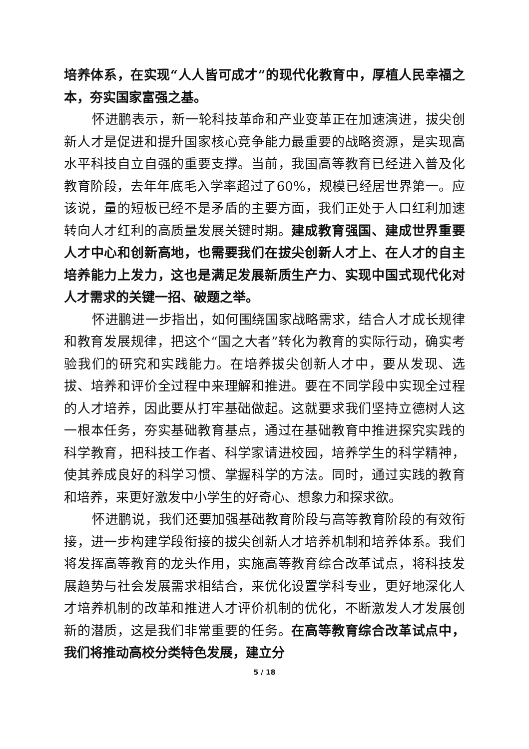培养体系，在实现“人人皆可成才”的现代化教育中，厚植人民幸福之本，夯实国家富强之基。
怀进鹏表示，新一轮科技革命和产业变革正在加速演进，拔尖创新人才是促进和提升国家核心竞争能力最重要的战略资源，是实现高水平科技自立自强的重要支撑。当前，我国高等教育已经进入普及化教育阶段，去年年底毛入学率超过了60%，规模已经居世界第一。应该说，量的短板已经不是矛盾的主要方面，我们正处于人口红利加速转向人才红利的高质量发展关键时期。建成教育强国、建成世界重要人才中心和创新高地，也需要我们在拔尖创新人才上、在人才的自主培养能力上发力，这也是满足发展新质生产力、实现中国式现代化对人才需求的关键一招、破题之举。
怀进鹏进一步指出，如何围绕国家战略需求，结合人才成长规律和教育发展规律，把这个“国之大者”转化为教育的实际行动，确实考验我们的研究和实践能力。在培养拔尖创新人才中，要从发现、选拔、培养和评价全过程中来理解和推进。要在不同学段中实现全过程的人才培养，因此要从打牢基础做起。这就要求我们坚持立德树人这一根本任务，夯实基础教育基点，通过在基础教育中推进探究实践的科学教育，把科技工作者、科学家请进校园，培养学生的科学精神，使其养成良好的科学习惯、掌握科学的方法。同时，通过实践的教育和培养，来更好激发中小学生的好奇心、想象力和探求欲。
怀进鹏说，我们还要加强基础教育阶段与高等教育阶段的有效衔接，进一步构建学段衔接的拔尖创新人才培养机制和培养体系。我们将发挥高等教育的龙头作用，实施高等教育综合改革试点，将科技发展趋势与社会发展需求相结合，来优化设置学科专业，更好地深化人才培养机制的改革和推进人才评价机制的优化，不断激发人才发展创新的潜质，这是我们非常重要的任务。在高等教育综合改革试点中，我们将推动高校分类特色发展，建立分
5 / 18